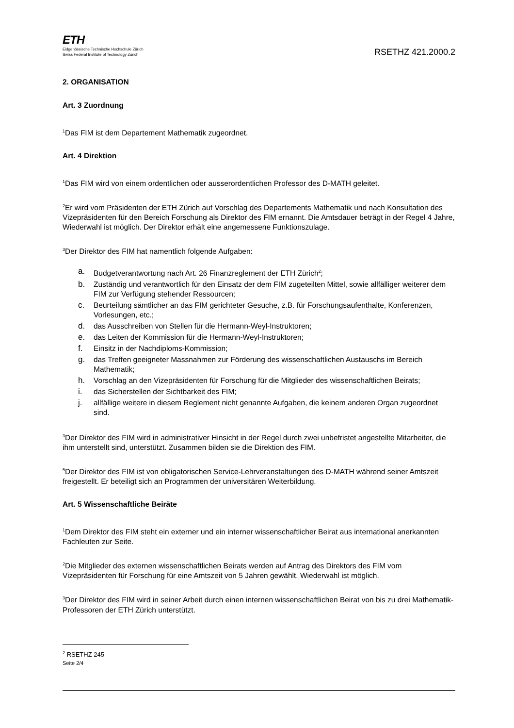ETH
Eidgenössische Technische Hochschule Zürich
Swiss Federal Institute of Technology Zurich
RSETHZ 421.2000.2
2. ORGANISATION
Art. 3 Zuordnung
<sup>1</sup> Das FIM ist dem Departement Mathematik zugeordnet.
Art. 4 Direktion
<sup>1</sup> Das FIM wird von einem ordentlichen oder ausserordentlichen Professor des D-MATH geleitet.
<sup>2</sup> Er wird vom Präsidenten der ETH Zürich auf Vorschlag des Departements Mathematik und nach Konsultation des Vizepräsidenten für den Bereich Forschung als Direktor des FIM ernannt. Die Amtsdauer beträgt in der Regel 4 Jahre, Wiederwahl ist möglich. Der Direktor erhält eine angemessene Funktionszulage.
<sup>3</sup> Der Direktor des FIM hat namentlich folgende Aufgaben:
a. Budgetverantwortung nach Art. 26 Finanzreglement der ETH Zürich<sup>2</sup>;
b. Zuständig und verantwortlich für den Einsatz der dem FIM zugeteilten Mittel, sowie allfälliger weiterer dem FIM zur Verfügung stehender Ressourcen;
c. Beurteilung sämtlicher an das FIM gerichteter Gesuche, z.B. für Forschungsaufenthalte, Konferenzen, Vorlesungen, etc.;
d. das Ausschreiben von Stellen für die Hermann-Weyl-Instruktoren;
e. das Leiten der Kommission für die Hermann-Weyl-Instruktoren;
f. Einsitz in der Nachdiploms-Kommission;
g. das Treffen geeigneter Massnahmen zur Förderung des wissenschaftlichen Austauschs im Bereich Mathematik;
h. Vorschlag an den Vizepräsidenten für Forschung für die Mitglieder des wissenschaftlichen Beirats;
i. das Sicherstellen der Sichtbarkeit des FIM;
j. allfällige weitere in diesem Reglement nicht genannte Aufgaben, die keinem anderen Organ zugeordnet sind.
<sup>3</sup> Der Direktor des FIM wird in administrativer Hinsicht in der Regel durch zwei unbefristet angestellte Mitarbeiter, die ihm unterstellt sind, unterstützt. Zusammen bilden sie die Direktion des FIM.
<sup>5</sup> Der Direktor des FIM ist von obligatorischen Service-Lehrveranstaltungen des D-MATH während seiner Amtszeit freigestellt. Er beteiligt sich an Programmen der universitären Weiterbildung.
Art. 5 Wissenschaftliche Beiräte
<sup>1</sup> Dem Direktor des FIM steht ein externer und ein interner wissenschaftlicher Beirat aus international anerkannten Fachleuten zur Seite.
<sup>2</sup> Die Mitglieder des externen wissenschaftlichen Beirats werden auf Antrag des Direktors des FIM vom Vizepräsidenten für Forschung für eine Amtszeit von 5 Jahren gewählt. Wiederwahl ist möglich.
<sup>3</sup> Der Direktor des FIM wird in seiner Arbeit durch einen internen wissenschaftlichen Beirat von bis zu drei Mathematik-Professoren der ETH Zürich unterstützt.
<sup>2</sup> RSETHZ 245
Seite 2/4